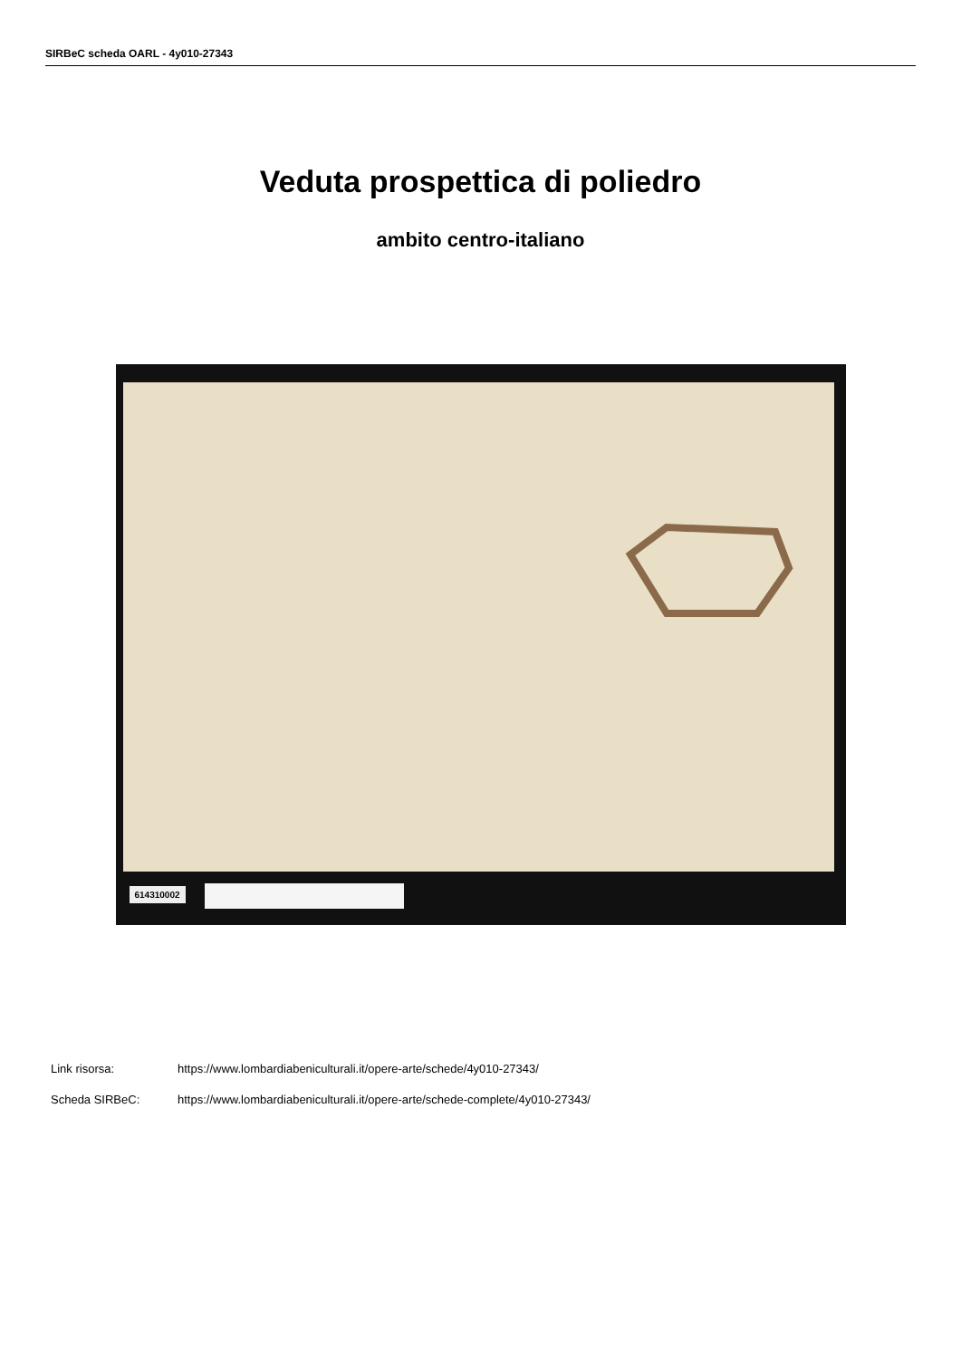SIRBeC scheda OARL - 4y010-27343
Veduta prospettica di poliedro
ambito centro-italiano
614310002
Link risorsa: https://www.lombardiabeniculturali.it/opere-arte/schede/4y010-27343/
Scheda SIRBeC: https://www.lombardiabeniculturali.it/opere-arte/schede-complete/4y010-27343/